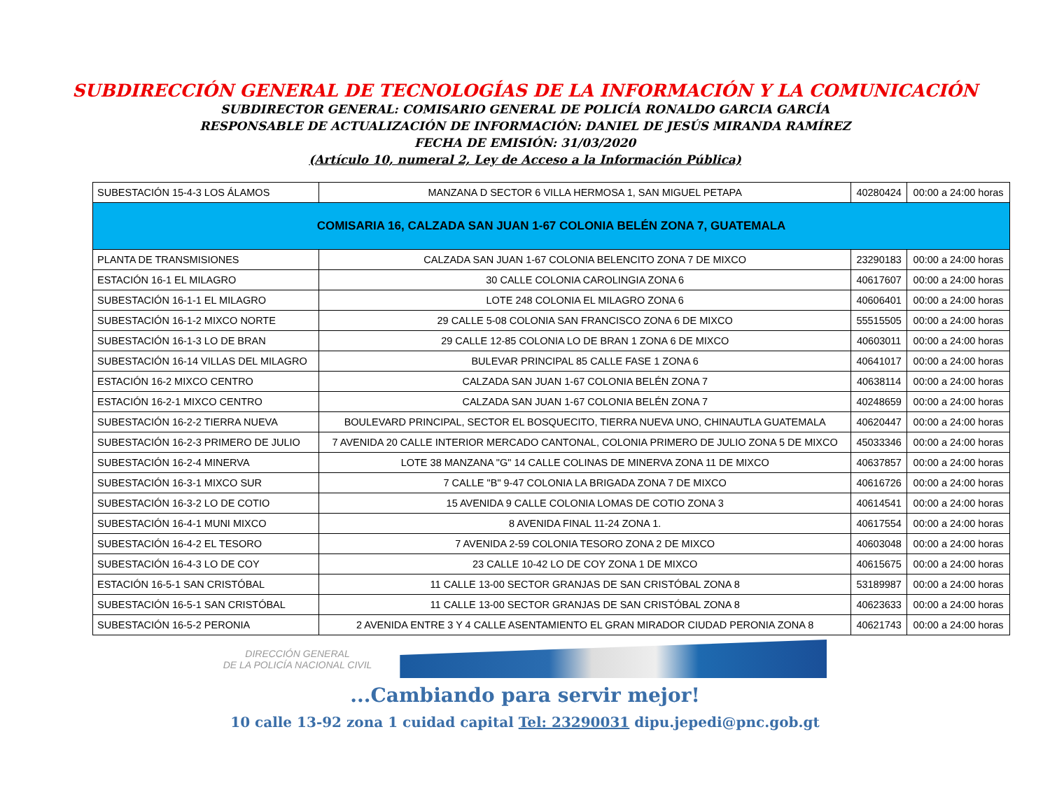SUBDIRECCIÓN GENERAL DE TECNOLOGÍAS DE LA INFORMACIÓN Y LA COMUNICACIÓN
SUBDIRECTOR GENERAL: COMISARIO GENERAL DE POLICÍA RONALDO GARCIA GARCÍA
RESPONSABLE DE ACTUALIZACIÓN DE INFORMACIÓN: DANIEL DE JESÚS MIRANDA RAMÍREZ
FECHA DE EMISIÓN: 31/03/2020
(Artículo 10, numeral 2, Ley de Acceso a la Información Pública)
| SUBESTACIÓN 15-4-3 LOS ÁLAMOS | MANZANA D SECTOR 6 VILLA HERMOSA 1, SAN MIGUEL PETAPA | 40280424 | 00:00 a 24:00 horas |
| COMISARIA 16, CALZADA SAN JUAN 1-67 COLONIA BELÉN ZONA 7, GUATEMALA | | | |
| PLANTA DE TRANSMISIONES | CALZADA SAN JUAN 1-67 COLONIA BELENCITO ZONA 7 DE MIXCO | 23290183 | 00:00 a 24:00 horas |
| ESTACIÓN 16-1 EL MILAGRO | 30 CALLE COLONIA CAROLINGIA ZONA 6 | 40617607 | 00:00 a 24:00 horas |
| SUBESTACIÓN 16-1-1 EL MILAGRO | LOTE 248 COLONIA EL MILAGRO ZONA 6 | 40606401 | 00:00 a 24:00 horas |
| SUBESTACIÓN 16-1-2 MIXCO NORTE | 29 CALLE 5-08 COLONIA SAN FRANCISCO ZONA 6 DE MIXCO | 55515505 | 00:00 a 24:00 horas |
| SUBESTACIÓN 16-1-3 LO DE BRAN | 29 CALLE 12-85 COLONIA LO DE BRAN 1 ZONA 6 DE MIXCO | 40603011 | 00:00 a 24:00 horas |
| SUBESTACIÓN 16-14 VILLAS DEL MILAGRO | BULEVAR PRINCIPAL 85 CALLE FASE 1 ZONA 6 | 40641017 | 00:00 a 24:00 horas |
| ESTACIÓN 16-2 MIXCO CENTRO | CALZADA SAN JUAN 1-67 COLONIA BELÉN ZONA 7 | 40638114 | 00:00 a 24:00 horas |
| ESTACIÓN 16-2-1 MIXCO CENTRO | CALZADA SAN JUAN 1-67 COLONIA BELÉN ZONA 7 | 40248659 | 00:00 a 24:00 horas |
| SUBESTACIÓN 16-2-2 TIERRA NUEVA | BOULEVARD PRINCIPAL, SECTOR EL BOSQUECITO, TIERRA NUEVA UNO, CHINAUTLA GUATEMALA | 40620447 | 00:00 a 24:00 horas |
| SUBESTACIÓN 16-2-3 PRIMERO DE JULIO | 7 AVENIDA 20 CALLE INTERIOR MERCADO CANTONAL, COLONIA PRIMERO DE JULIO ZONA 5 DE MIXCO | 45033346 | 00:00 a 24:00 horas |
| SUBESTACIÓN 16-2-4 MINERVA | LOTE 38 MANZANA "G" 14 CALLE COLINAS DE MINERVA ZONA 11 DE MIXCO | 40637857 | 00:00 a 24:00 horas |
| SUBESTACIÓN 16-3-1 MIXCO SUR | 7 CALLE "B" 9-47 COLONIA LA BRIGADA ZONA 7 DE MIXCO | 40616726 | 00:00 a 24:00 horas |
| SUBESTACIÓN 16-3-2 LO DE COTIO | 15 AVENIDA 9 CALLE COLONIA LOMAS DE COTIO ZONA 3 | 40614541 | 00:00 a 24:00 horas |
| SUBESTACIÓN 16-4-1 MUNI MIXCO | 8 AVENIDA FINAL 11-24 ZONA 1. | 40617554 | 00:00 a 24:00 horas |
| SUBESTACIÓN 16-4-2 EL TESORO | 7 AVENIDA 2-59 COLONIA TESORO ZONA 2 DE MIXCO | 40603048 | 00:00 a 24:00 horas |
| SUBESTACIÓN 16-4-3 LO DE COY | 23 CALLE 10-42 LO DE COY ZONA 1 DE MIXCO | 40615675 | 00:00 a 24:00 horas |
| ESTACIÓN 16-5-1 SAN CRISTÓBAL | 11 CALLE 13-00 SECTOR GRANJAS DE SAN CRISTÓBAL ZONA 8 | 53189987 | 00:00 a 24:00 horas |
| SUBESTACIÓN 16-5-1 SAN CRISTÓBAL | 11 CALLE 13-00 SECTOR GRANJAS DE SAN CRISTÓBAL ZONA 8 | 40623633 | 00:00 a 24:00 horas |
| SUBESTACIÓN 16-5-2 PERONIA | 2 AVENIDA ENTRE 3 Y 4 CALLE ASENTAMIENTO EL GRAN MIRADOR CIUDAD PERONIA ZONA 8 | 40621743 | 00:00 a 24:00 horas |
DIRECCIÓN GENERAL
DE LA POLICÍA NACIONAL CIVIL
...Cambiando para servir mejor!
10 calle 13-92 zona 1 cuidad capital Tel: 23290031 dipu.jepedi@pnc.gob.gt